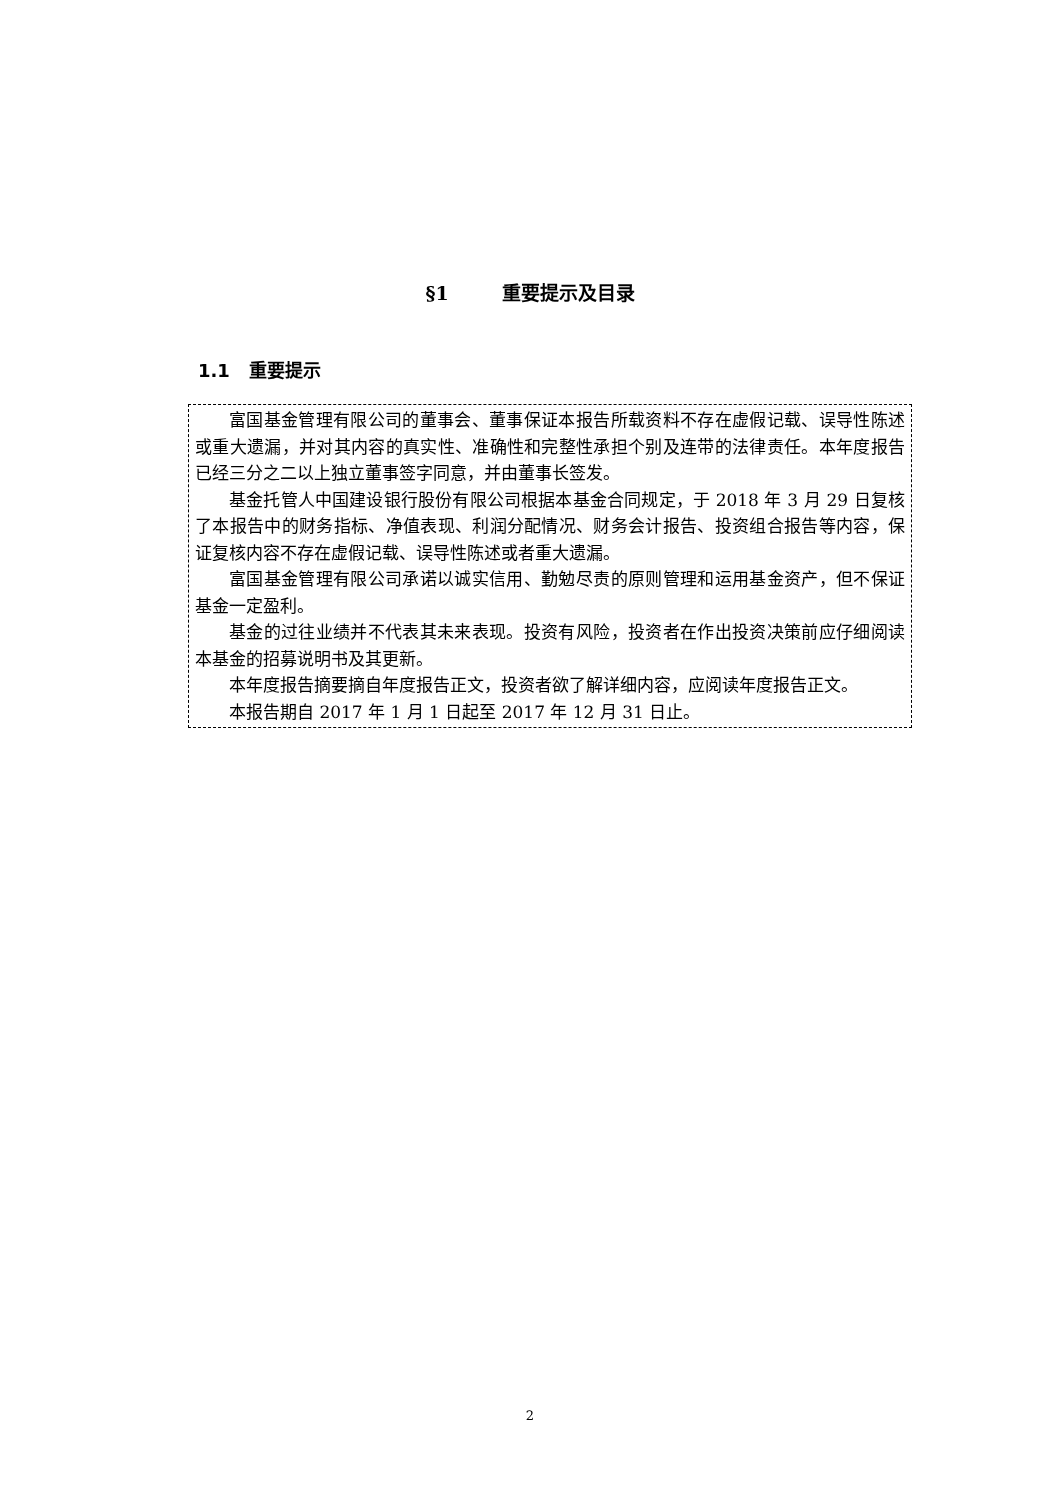§1 重要提示及目录
1.1 重要提示
富国基金管理有限公司的董事会、董事保证本报告所载资料不存在虚假记载、误导性陈述或重大遗漏，并对其内容的真实性、准确性和完整性承担个别及连带的法律责任。本年度报告已经三分之二以上独立董事签字同意，并由董事长签发。
基金托管人中国建设银行股份有限公司根据本基金合同规定，于 2018 年 3 月 29 日复核了本报告中的财务指标、净值表现、利润分配情况、财务会计报告、投资组合报告等内容，保证复核内容不存在虚假记载、误导性陈述或者重大遗漏。
富国基金管理有限公司承诺以诚实信用、勤勉尽责的原则管理和运用基金资产，但不保证基金一定盈利。
基金的过往业绩并不代表其未来表现。投资有风险，投资者在作出投资决策前应仔细阅读本基金的招募说明书及其更新。
本年度报告摘要摘自年度报告正文，投资者欲了解详细内容，应阅读年度报告正文。
本报告期自 2017 年 1 月 1 日起至 2017 年 12 月 31 日止。
2